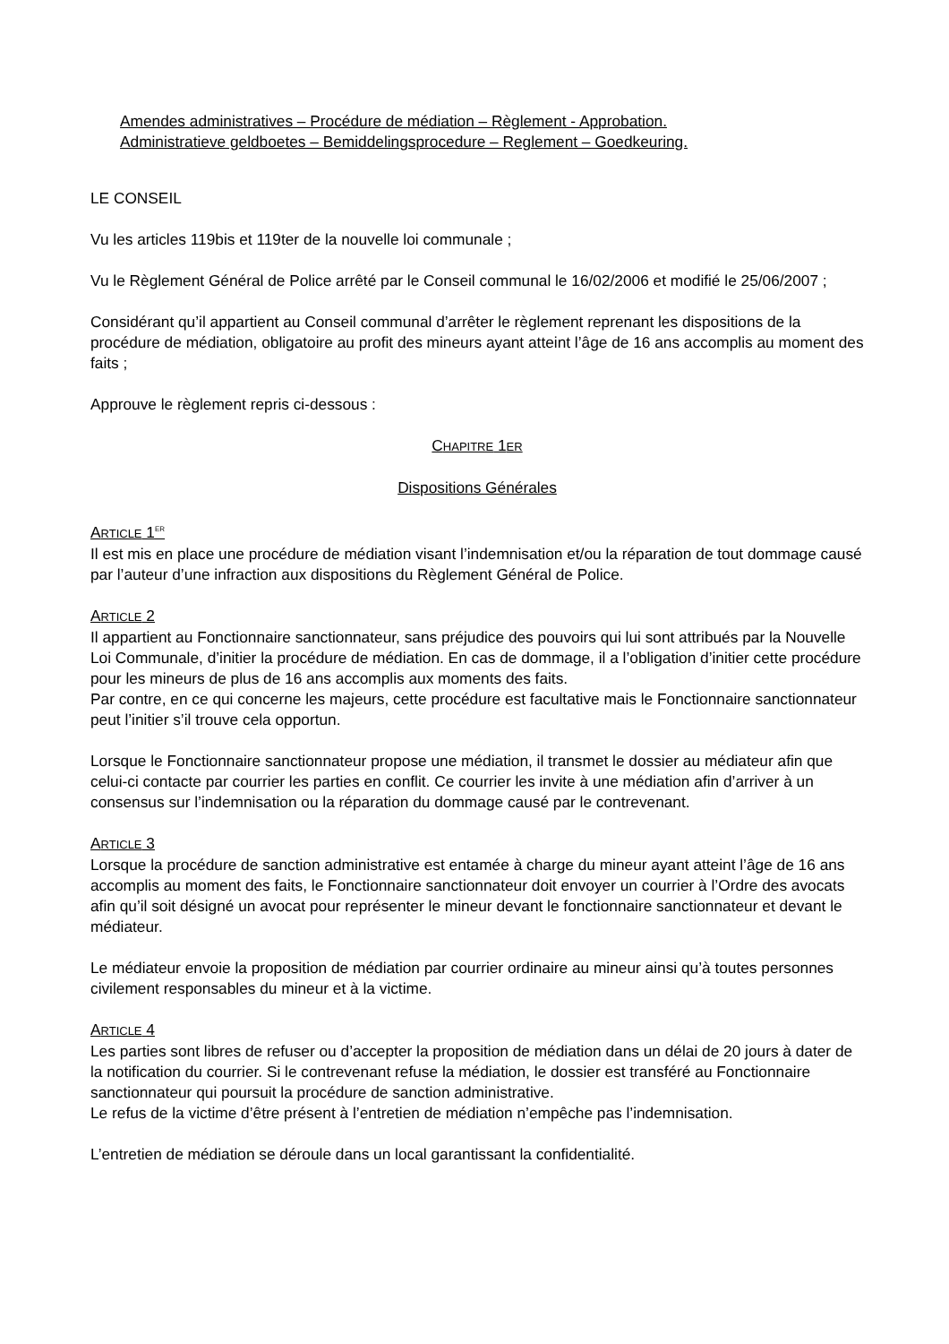Amendes administratives – Procédure de médiation – Règlement - Approbation.
Administratieve geldboetes – Bemiddelingsprocedure – Reglement – Goedkeuring.
LE CONSEIL
Vu les articles 119bis et 119ter de la nouvelle loi communale ;
Vu le Règlement Général de Police arrêté par le Conseil communal le 16/02/2006 et modifié le 25/06/2007 ;
Considérant qu’il appartient au Conseil communal d’arrêter le règlement reprenant les dispositions de la procédure de médiation, obligatoire au profit des mineurs ayant atteint l’âge de 16 ans accomplis au moment des faits ;
Approuve le règlement repris ci-dessous :
CHAPITRE 1ER
Dispositions Générales
ARTICLE 1<sup>ER</sup>
Il est mis en place une procédure de médiation visant l’indemnisation et/ou la réparation de tout dommage causé par l’auteur d’une infraction aux dispositions du Règlement Général de Police.
ARTICLE 2
Il appartient au Fonctionnaire sanctionnateur, sans préjudice des pouvoirs qui lui sont attribués par la Nouvelle Loi Communale, d’initier la procédure de médiation. En cas de dommage, il a l’obligation d’initier cette procédure pour les mineurs de plus de 16 ans accomplis aux moments des faits.
Par contre, en ce qui concerne les majeurs, cette procédure est facultative mais le Fonctionnaire sanctionnateur peut l’initier s’il trouve cela opportun.
Lorsque le Fonctionnaire sanctionnateur propose une médiation, il transmet le dossier au médiateur afin que celui-ci contacte par courrier les parties en conflit. Ce courrier les invite à une médiation afin d’arriver à un consensus sur l’indemnisation ou la réparation du dommage causé par le contrevenant.
ARTICLE 3
Lorsque la procédure de sanction administrative est entamée à charge du mineur ayant atteint l’âge de 16 ans accomplis au moment des faits, le Fonctionnaire sanctionnateur doit envoyer un courrier à l’Ordre des avocats afin qu’il soit désigné un avocat pour représenter le mineur devant le fonctionnaire sanctionnateur et devant le médiateur.
Le médiateur envoie la proposition de médiation par courrier ordinaire au mineur ainsi qu’à toutes personnes civilement responsables du mineur et à la victime.
ARTICLE 4
Les parties sont libres de refuser ou d’accepter la proposition de médiation dans un délai de 20 jours à dater de la notification du courrier. Si le contrevenant refuse la médiation, le dossier est transféré au Fonctionnaire sanctionnateur qui poursuit la procédure de sanction administrative.
Le refus de la victime d’être présent à l’entretien de médiation n’empêche pas l’indemnisation.
L’entretien de médiation se déroule dans un local garantissant la confidentialité.